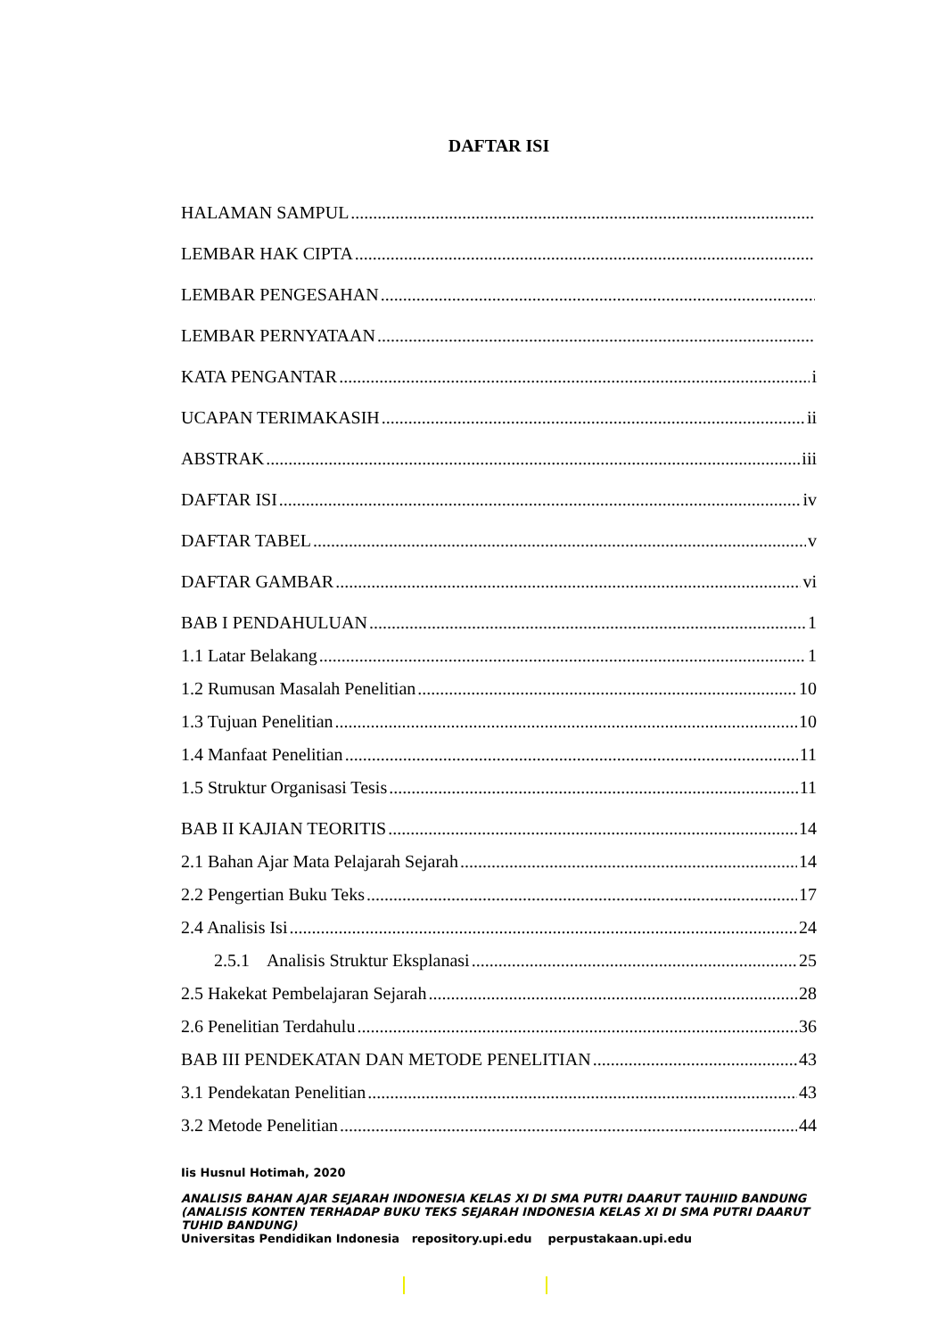DAFTAR ISI
HALAMAN SAMPUL
LEMBAR HAK CIPTA
LEMBAR PENGESAHAN
LEMBAR PERNYATAAN
KATA PENGANTAR i
UCAPAN TERIMAKASIH ii
ABSTRAK iii
DAFTAR ISI iv
DAFTAR TABEL v
DAFTAR GAMBAR vi
BAB I PENDAHULUAN 1
1.1 Latar Belakang 1
1.2 Rumusan Masalah Penelitian 10
1.3 Tujuan Penelitian 10
1.4 Manfaat Penelitian 11
1.5 Struktur Organisasi Tesis 11
BAB II KAJIAN TEORITIS 14
2.1 Bahan Ajar Mata Pelajarah Sejarah 14
2.2 Pengertian Buku Teks 17
2.4 Analisis Isi 24
2.5.1 Analisis Struktur Eksplanasi 25
2.5 Hakekat Pembelajaran Sejarah 28
2.6 Penelitian Terdahulu 36
BAB III PENDEKATAN DAN METODE PENELITIAN 43
3.1 Pendekatan Penelitian 43
3.2 Metode Penelitian 44
Iis Husnul Hotimah, 2020
ANALISIS BAHAN AJAR SEJARAH INDONESIA KELAS XI DI SMA PUTRI DAARUT TAUHIID BANDUNG (ANALISIS KONTEN TERHADAP BUKU TEKS SEJARAH INDONESIA KELAS XI DI SMA PUTRI DAARUT TUHID BANDUNG)
Universitas Pendidikan Indonesia repository.upi.edu perpustakaan.upi.edu